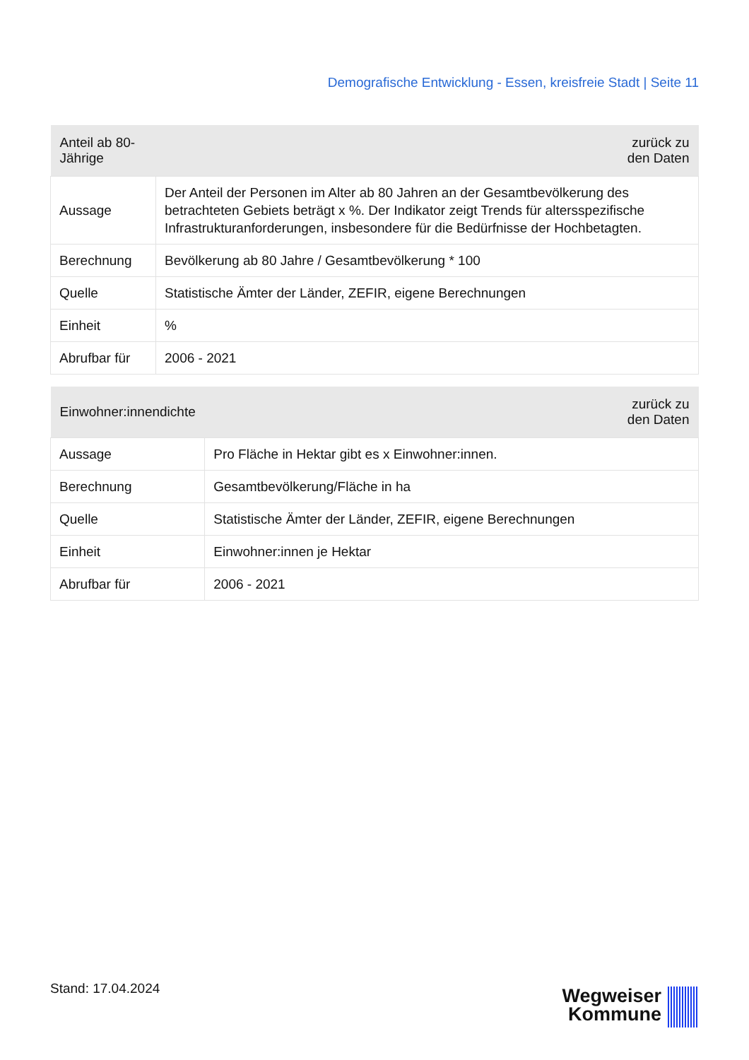Demografische Entwicklung - Essen, kreisfreie Stadt | Seite 11
| Anteil ab 80-Jährige | zurück zu den Daten |
| --- | --- |
| Aussage | Der Anteil der Personen im Alter ab 80 Jahren an der Gesamtbevölkerung des betrachteten Gebiets beträgt x %. Der Indikator zeigt Trends für altersspezifische Infrastrukturanforderungen, insbesondere für die Bedürfnisse der Hochbetagten. |
| Berechnung | Bevölkerung ab 80 Jahre / Gesamtbevölkerung * 100 |
| Quelle | Statistische Ämter der Länder, ZEFIR, eigene Berechnungen |
| Einheit | % |
| Abrufbar für | 2006 - 2021 |
| Einwohner:innendichte | zurück zu den Daten |
| --- | --- |
| Aussage | Pro Fläche in Hektar gibt es x Einwohner:innen. |
| Berechnung | Gesamtbevölkerung/Fläche in ha |
| Quelle | Statistische Ämter der Länder, ZEFIR, eigene Berechnungen |
| Einheit | Einwohner:innen je Hektar |
| Abrufbar für | 2006 - 2021 |
Stand: 17.04.2024
Wegweiser
Kommune